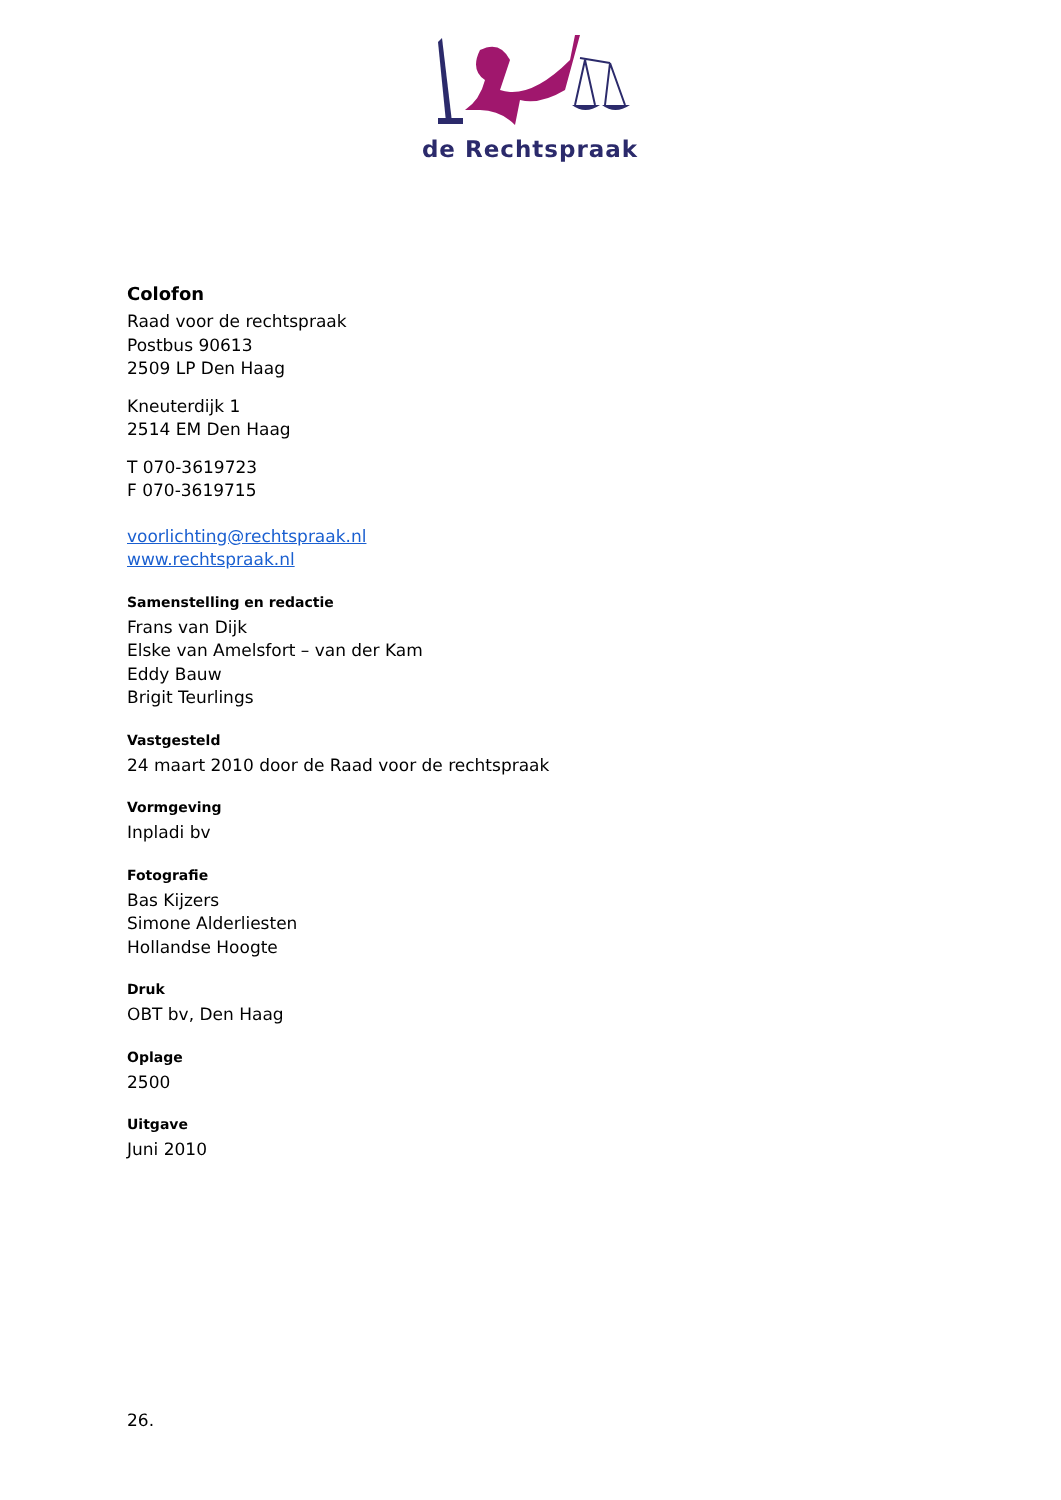de Rechtspraak
Colofon
Raad voor de rechtspraak
Postbus 90613
2509 LP Den Haag
Kneuterdijk 1
2514 EM Den Haag
T 070-3619723
F 070-3619715
voorlichting@rechtspraak.nl
www.rechtspraak.nl
Samenstelling en redactie
Frans van Dijk
Elske van Amelsfort – van der Kam
Eddy Bauw
Brigit Teurlings
Vastgesteld
24 maart 2010 door de Raad voor de rechtspraak
Vormgeving
Inpladi bv
Fotografie
Bas Kijzers
Simone Alderliesten
Hollandse Hoogte
Druk
OBT bv, Den Haag
Oplage
2500
Uitgave
Juni 2010
26.